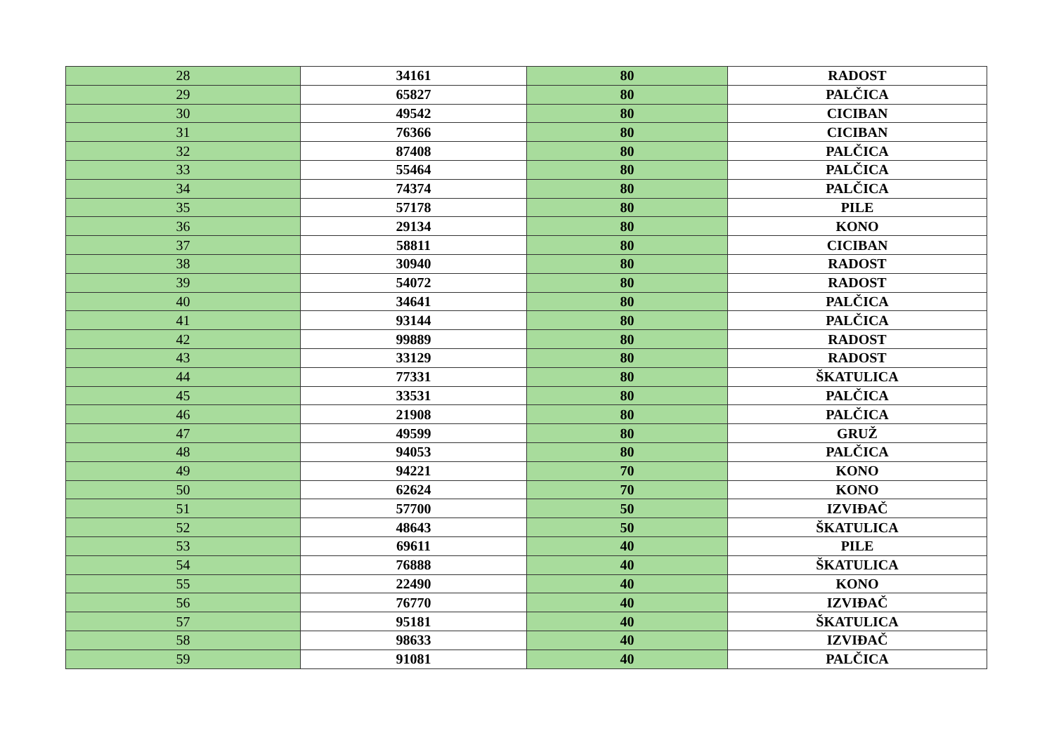| 28 | 34161 | 80 | RADOST |
| 29 | 65827 | 80 | PALČICA |
| 30 | 49542 | 80 | CICIBAN |
| 31 | 76366 | 80 | CICIBAN |
| 32 | 87408 | 80 | PALČICA |
| 33 | 55464 | 80 | PALČICA |
| 34 | 74374 | 80 | PALČICA |
| 35 | 57178 | 80 | PILE |
| 36 | 29134 | 80 | KONO |
| 37 | 58811 | 80 | CICIBAN |
| 38 | 30940 | 80 | RADOST |
| 39 | 54072 | 80 | RADOST |
| 40 | 34641 | 80 | PALČICA |
| 41 | 93144 | 80 | PALČICA |
| 42 | 99889 | 80 | RADOST |
| 43 | 33129 | 80 | RADOST |
| 44 | 77331 | 80 | ŠKATULICA |
| 45 | 33531 | 80 | PALČICA |
| 46 | 21908 | 80 | PALČICA |
| 47 | 49599 | 80 | GRUŽ |
| 48 | 94053 | 80 | PALČICA |
| 49 | 94221 | 70 | KONO |
| 50 | 62624 | 70 | KONO |
| 51 | 57700 | 50 | IZVIĐAČ |
| 52 | 48643 | 50 | ŠKATULICA |
| 53 | 69611 | 40 | PILE |
| 54 | 76888 | 40 | ŠKATULICA |
| 55 | 22490 | 40 | KONO |
| 56 | 76770 | 40 | IZVIĐAČ |
| 57 | 95181 | 40 | ŠKATULICA |
| 58 | 98633 | 40 | IZVIĐAČ |
| 59 | 91081 | 40 | PALČICA |